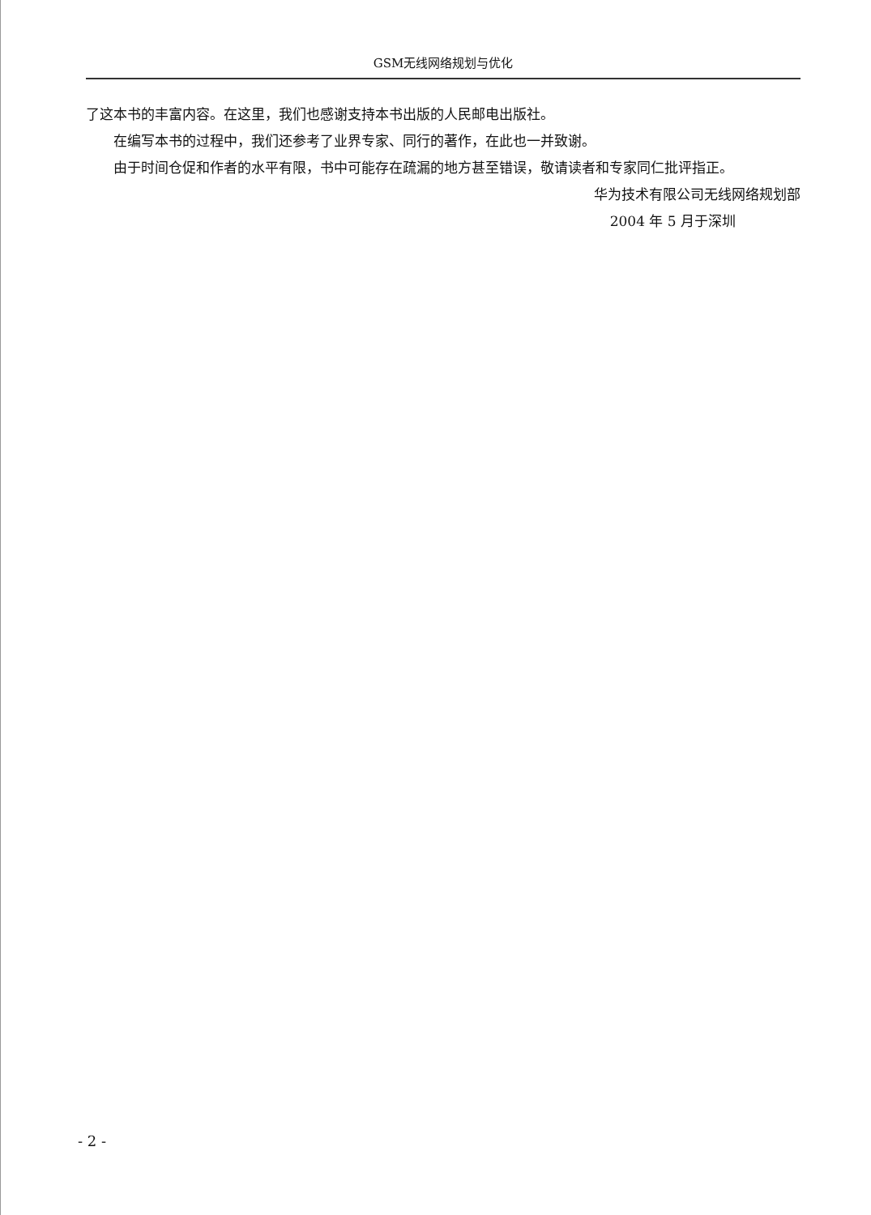GSM无线网络规划与优化
了这本书的丰富内容。在这里，我们也感谢支持本书出版的人民邮电出版社。
在编写本书的过程中，我们还参考了业界专家、同行的著作，在此也一并致谢。
由于时间仓促和作者的水平有限，书中可能存在疏漏的地方甚至错误，敬请读者和专家同仁批评指正。
华为技术有限公司无线网络规划部
2004 年 5 月于深圳
- 2 -